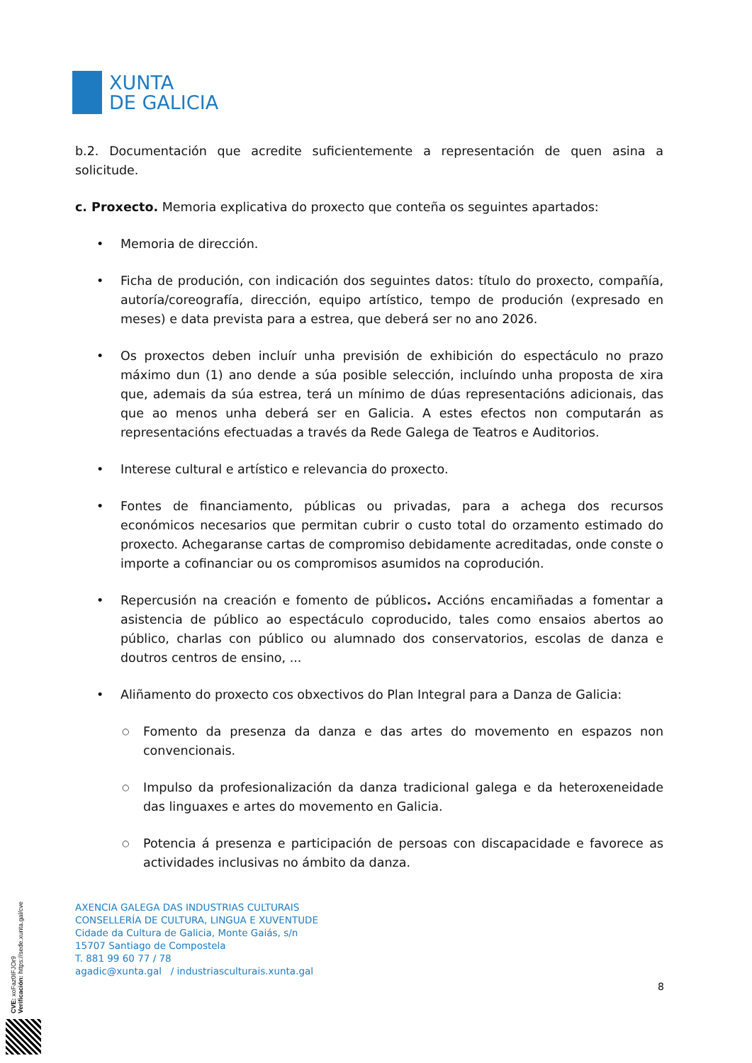XUNTA
DE GALICIA
b.2. Documentación que acredite suficientemente a representación de quen asina a solicitude.
c. Proxecto. Memoria explicativa do proxecto que conteña os seguintes apartados:
• Memoria de dirección.
• Ficha de produción, con indicación dos seguintes datos: título do proxecto, compañía, autoría/coreografía, dirección, equipo artístico, tempo de produción (expresado en meses) e data prevista para a estrea, que deberá ser no ano 2026.
• Os proxectos deben incluír unha previsión de exhibición do espectáculo no prazo máximo dun (1) ano dende a súa posible selección, incluíndo unha proposta de xira que, ademais da súa estrea, terá un mínimo de dúas representacións adicionais, das que ao menos unha deberá ser en Galicia. A estes efectos non computarán as representacións efectuadas a través da Rede Galega de Teatros e Auditorios.
• Interese cultural e artístico e relevancia do proxecto.
• Fontes de financiamento, públicas ou privadas, para a achega dos recursos económicos necesarios que permitan cubrir o custo total do orzamento estimado do proxecto. Achegaranse cartas de compromiso debidamente acreditadas, onde conste o importe a cofinanciar ou os compromisos asumidos na coprodución.
• Repercusión na creación e fomento de públicos. Accións encamiñadas a fomentar a asistencia de público ao espectáculo coproducido, tales como ensaios abertos ao público, charlas con público ou alumnado dos conservatorios, escolas de danza e doutros centros de ensino, ...
• Aliñamento do proxecto cos obxectivos do Plan Integral para a Danza de Galicia:
○ Fomento da presenza da danza e das artes do movemento en espazos non convencionais.
○ Impulso da profesionalización da danza tradicional galega e da heteroxeneidade das linguaxes e artes do movemento en Galicia.
○ Potencia á presenza e participación de persoas con discapacidade e favorece as actividades inclusivas no ámbito da danza.
AXENCIA GALEGA DAS INDUSTRIAS CULTURAIS
CONSELLERÍA DE CULTURA, LINGUA E XUVENTUDE
Cidade da Cultura de Galicia, Monte Gaiás, s/n
15707 Santiago de Compostela
T. 881 99 60 77 / 78
agadic@xunta.gal / industriasculturais.xunta.gal
8
CVE: xoFaz0IFJOr9
Verificación: https://sede.xunta.gal/cve